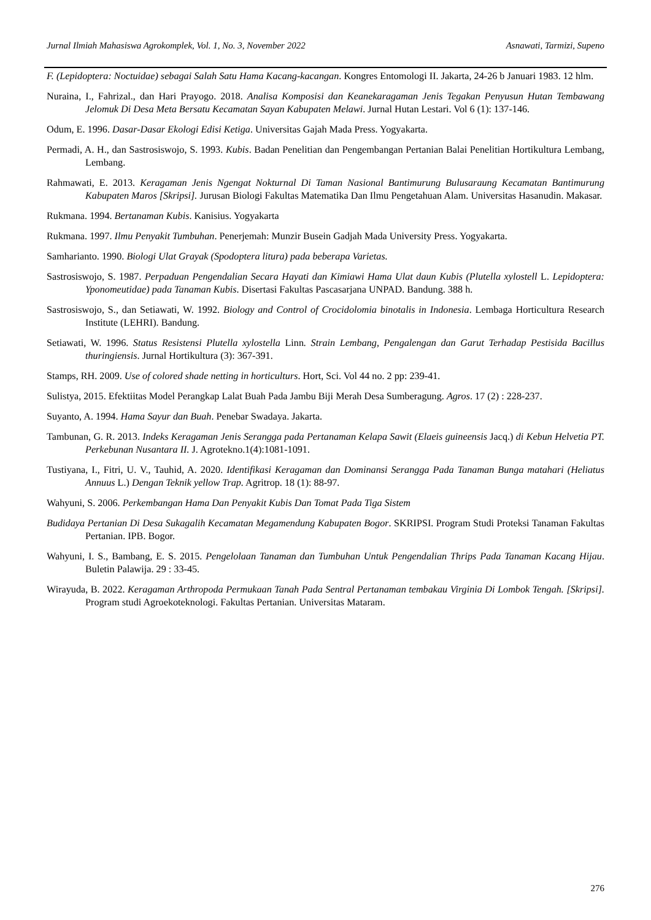Jurnal Ilmiah Mahasiswa Agrokomplek, Vol. 1, No. 3, November 2022 Asnawati, Tarmizi, Supeno
F. (Lepidoptera: Noctuidae) sebagai Salah Satu Hama Kacang-kacangan. Kongres Entomologi II. Jakarta, 24-26 b Januari 1983. 12 hlm.
Nuraina, I., Fahrizal., dan Hari Prayogo. 2018. Analisa Komposisi dan Keanekaragaman Jenis Tegakan Penyusun Hutan Tembawang Jelomuk Di Desa Meta Bersatu Kecamatan Sayan Kabupaten Melawi. Jurnal Hutan Lestari. Vol 6 (1): 137-146.
Odum, E. 1996. Dasar-Dasar Ekologi Edisi Ketiga. Universitas Gajah Mada Press. Yogyakarta.
Permadi, A. H., dan Sastrosiswojo, S. 1993. Kubis. Badan Penelitian dan Pengembangan Pertanian Balai Penelitian Hortikultura Lembang, Lembang.
Rahmawati, E. 2013. Keragaman Jenis Ngengat Nokturnal Di Taman Nasional Bantimurung Bulusaraung Kecamatan Bantimurung Kabupaten Maros [Skripsi]. Jurusan Biologi Fakultas Matematika Dan Ilmu Pengetahuan Alam. Universitas Hasanudin. Makasar.
Rukmana. 1994. Bertanaman Kubis. Kanisius. Yogyakarta
Rukmana. 1997. Ilmu Penyakit Tumbuhan. Penerjemah: Munzir Busein Gadjah Mada University Press. Yogyakarta.
Samharianto. 1990. Biologi Ulat Grayak (Spodoptera litura) pada beberapa Varietas.
Sastrosiswojo, S. 1987. Perpaduan Pengendalian Secara Hayati dan Kimiawi Hama Ulat daun Kubis (Plutella xylostell L. Lepidoptera: Yponomeutidae) pada Tanaman Kubis. Disertasi Fakultas Pascasarjana UNPAD. Bandung. 388 h.
Sastrosiswojo, S., dan Setiawati, W. 1992. Biology and Control of Crocidolomia binotalis in Indonesia. Lembaga Horticultura Research Institute (LEHRI). Bandung.
Setiawati, W. 1996. Status Resistensi Plutella xylostella Linn. Strain Lembang, Pengalengan dan Garut Terhadap Pestisida Bacillus thuringiensis. Jurnal Hortikultura (3): 367-391.
Stamps, RH. 2009. Use of colored shade netting in horticulturs. Hort, Sci. Vol 44 no. 2 pp: 239-41.
Sulistya, 2015. Efektiitas Model Perangkap Lalat Buah Pada Jambu Biji Merah Desa Sumberagung. Agros. 17 (2) : 228-237.
Suyanto, A. 1994. Hama Sayur dan Buah. Penebar Swadaya. Jakarta.
Tambunan, G. R. 2013. Indeks Keragaman Jenis Serangga pada Pertanaman Kelapa Sawit (Elaeis guineensis Jacq.) di Kebun Helvetia PT. Perkebunan Nusantara II. J. Agrotekno.1(4):1081-1091.
Tustiyana, I., Fitri, U. V., Tauhid, A. 2020. Identifikasi Keragaman dan Dominansi Serangga Pada Tanaman Bunga matahari (Heliatus Annuus L.) Dengan Teknik yellow Trap. Agritrop. 18 (1): 88-97.
Wahyuni, S. 2006. Perkembangan Hama Dan Penyakit Kubis Dan Tomat Pada Tiga Sistem
Budidaya Pertanian Di Desa Sukagalih Kecamatan Megamendung Kabupaten Bogor. SKRIPSI. Program Studi Proteksi Tanaman Fakultas Pertanian. IPB. Bogor.
Wahyuni, I. S., Bambang, E. S. 2015. Pengelolaan Tanaman dan Tumbuhan Untuk Pengendalian Thrips Pada Tanaman Kacang Hijau. Buletin Palawija. 29 : 33-45.
Wirayuda, B. 2022. Keragaman Arthropoda Permukaan Tanah Pada Sentral Pertanaman tembakau Virginia Di Lombok Tengah. [Skripsi]. Program studi Agroekoteknologi. Fakultas Pertanian. Universitas Mataram.
276